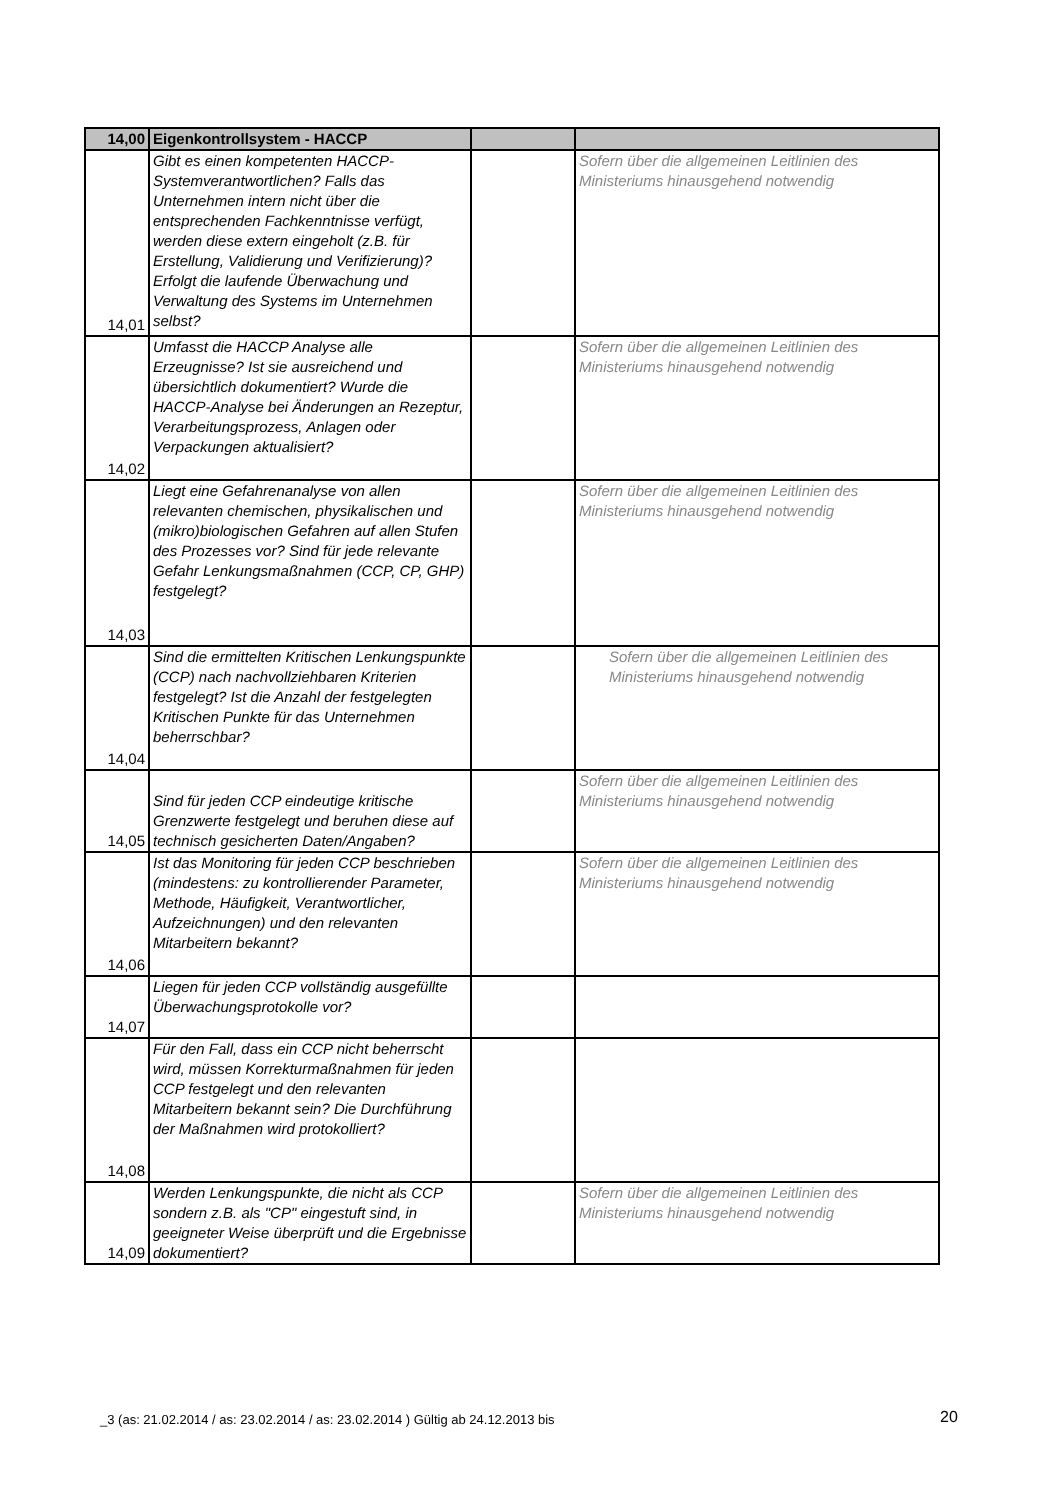| 14,00 | Eigenkontrollsystem - HACCP | | |
| --- | --- | --- | --- |
| 14,01 | Gibt es einen kompetenten HACCP-Systemverantwortlichen? Falls das Unternehmen intern nicht über die entsprechenden Fachkenntnisse verfügt, werden diese extern eingeholt (z.B. für Erstellung, Validierung und Verifizierung)? Erfolgt die laufende Überwachung und Verwaltung des Systems im Unternehmen selbst? | | Sofern über die allgemeinen Leitlinien des Ministeriums hinausgehend notwendig |
| 14,02 | Umfasst die HACCP Analyse alle Erzeugnisse? Ist sie ausreichend und übersichtlich dokumentiert? Wurde die HACCP-Analyse bei Änderungen an Rezeptur, Verarbeitungsprozess, Anlagen oder Verpackungen aktualisiert? | | Sofern über die allgemeinen Leitlinien des Ministeriums hinausgehend notwendig |
| 14,03 | Liegt eine Gefahrenanalyse von allen relevanten chemischen, physikalischen und (mikro)biologischen Gefahren auf allen Stufen des Prozesses vor? Sind für jede relevante Gefahr Lenkungsmaßnahmen (CCP, CP, GHP) festgelegt? | | Sofern über die allgemeinen Leitlinien des Ministeriums hinausgehend notwendig |
| 14,04 | Sind die ermittelten Kritischen Lenkungspunkte (CCP) nach nachvollziehbaren Kriterien festgelegt? Ist die Anzahl der festgelegten Kritischen Punkte für das Unternehmen beherrschbar? | | Sofern über die allgemeinen Leitlinien des Ministeriums hinausgehend notwendig |
| 14,05 | Sind für jeden CCP eindeutige kritische Grenzwerte festgelegt und beruhen diese auf technisch gesicherten Daten/Angaben? | | Sofern über die allgemeinen Leitlinien des Ministeriums hinausgehend notwendig |
| 14,06 | Ist das Monitoring für jeden CCP beschrieben (mindestens: zu kontrollierender Parameter, Methode, Häufigkeit, Verantwortlicher, Aufzeichnungen) und den relevanten Mitarbeitern bekannt? | | Sofern über die allgemeinen Leitlinien des Ministeriums hinausgehend notwendig |
| 14,07 | Liegen für jeden CCP vollständig ausgefüllte Überwachungsprotokolle vor? | | |
| 14,08 | Für den Fall, dass ein CCP nicht beherrscht wird, müssen Korrekturmaßnahmen für jeden CCP festgelegt und den relevanten Mitarbeitern bekannt sein? Die Durchführung der Maßnahmen wird protokolliert? | | |
| 14,09 | Werden Lenkungspunkte, die nicht als CCP sondern z.B. als "CP" eingestuft sind, in geeigneter Weise überprüft und die Ergebnisse dokumentiert? | | Sofern über die allgemeinen Leitlinien des Ministeriums hinausgehend notwendig |
_3 (as: 21.02.2014 / as: 23.02.2014 / as: 23.02.2014 ) Gültig ab 24.12.2013 bis
20